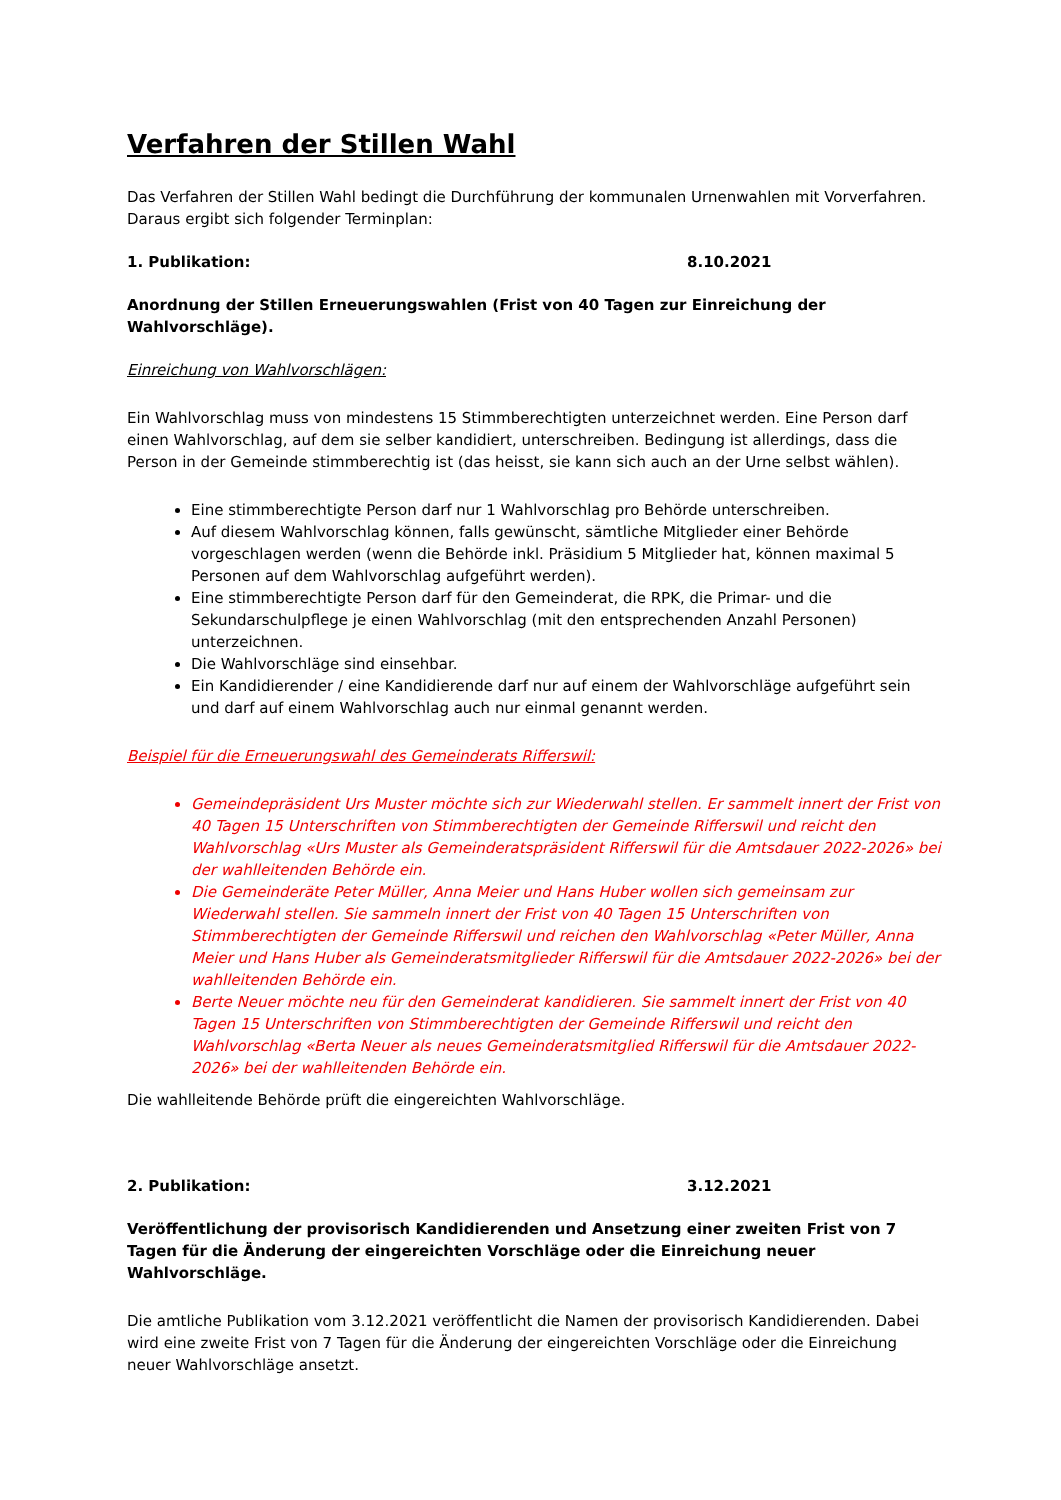Verfahren der Stillen Wahl
Das Verfahren der Stillen Wahl bedingt die Durchführung der kommunalen Urnenwahlen mit Vorverfahren. Daraus ergibt sich folgender Terminplan:
1. Publikation: 8.10.2021
Anordnung der Stillen Erneuerungswahlen (Frist von 40 Tagen zur Einreichung der Wahlvorschläge).
Einreichung von Wahlvorschlägen:
Ein Wahlvorschlag muss von mindestens 15 Stimmberechtigten unterzeichnet werden. Eine Person darf einen Wahlvorschlag, auf dem sie selber kandidiert, unterschreiben. Bedingung ist allerdings, dass die Person in der Gemeinde stimmberechtig ist (das heisst, sie kann sich auch an der Urne selbst wählen).
Eine stimmberechtigte Person darf nur 1 Wahlvorschlag pro Behörde unterschreiben.
Auf diesem Wahlvorschlag können, falls gewünscht, sämtliche Mitglieder einer Behörde vorgeschlagen werden (wenn die Behörde inkl. Präsidium 5 Mitglieder hat, können maximal 5 Personen auf dem Wahlvorschlag aufgeführt werden).
Eine stimmberechtigte Person darf für den Gemeinderat, die RPK, die Primar- und die Sekundarschulpflege je einen Wahlvorschlag (mit den entsprechenden Anzahl Personen) unterzeichnen.
Die Wahlvorschläge sind einsehbar.
Ein Kandidierender / eine Kandidierende darf nur auf einem der Wahlvorschläge aufgeführt sein und darf auf einem Wahlvorschlag auch nur einmal genannt werden.
Beispiel für die Erneuerungswahl des Gemeinderats Rifferswil:
Gemeindepräsident Urs Muster möchte sich zur Wiederwahl stellen. Er sammelt innert der Frist von 40 Tagen 15 Unterschriften von Stimmberechtigten der Gemeinde Rifferswil und reicht den Wahlvorschlag «Urs Muster als Gemeinderatspräsident Rifferswil für die Amtsdauer 2022-2026» bei der wahlleitenden Behörde ein.
Die Gemeinderäte Peter Müller, Anna Meier und Hans Huber wollen sich gemeinsam zur Wiederwahl stellen. Sie sammeln innert der Frist von 40 Tagen 15 Unterschriften von Stimmberechtigten der Gemeinde Rifferswil und reichen den Wahlvorschlag «Peter Müller, Anna Meier und Hans Huber als Gemeinderatsmitglieder Rifferswil für die Amtsdauer 2022-2026» bei der wahlleitenden Behörde ein.
Berte Neuer möchte neu für den Gemeinderat kandidieren. Sie sammelt innert der Frist von 40 Tagen 15 Unterschriften von Stimmberechtigten der Gemeinde Rifferswil und reicht den Wahlvorschlag «Berta Neuer als neues Gemeinderatsmitglied Rifferswil für die Amtsdauer 2022-2026» bei der wahlleitenden Behörde ein.
Die wahlleitende Behörde prüft die eingereichten Wahlvorschläge.
2. Publikation: 3.12.2021
Veröffentlichung der provisorisch Kandidierenden und Ansetzung einer zweiten Frist von 7 Tagen für die Änderung der eingereichten Vorschläge oder die Einreichung neuer Wahlvorschläge.
Die amtliche Publikation vom 3.12.2021 veröffentlicht die Namen der provisorisch Kandidierenden. Dabei wird eine zweite Frist von 7 Tagen für die Änderung der eingereichten Vorschläge oder die Einreichung neuer Wahlvorschläge ansetzt.